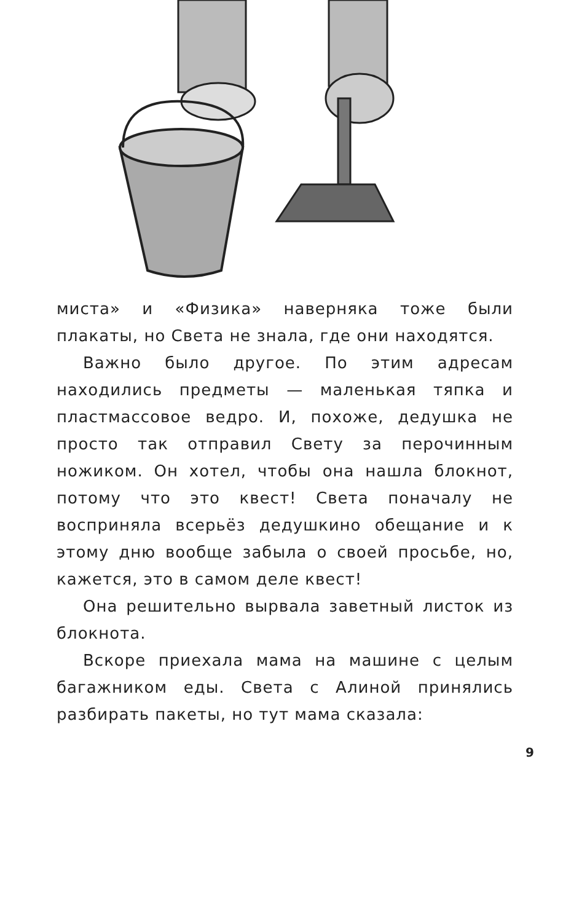миста» и «Физика» наверняка тоже были плакаты, но Света не знала, где они находятся.
Важно было другое. По этим адресам находились предметы — маленькая тяпка и пластмассовое ведро. И, похоже, дедушка не просто так отправил Свету за перочинным ножиком. Он хотел, чтобы она нашла блокнот, потому что это квест! Света поначалу не восприняла всерьёз дедушкино обещание и к этому дню вообще забыла о своей просьбе, но, кажется, это в самом деле квест!
Она решительно вырвала заветный листок из блокнота.
Вскоре приехала мама на машине с целым багажником еды. Света с Алиной принялись разбирать пакеты, но тут мама сказала:
9